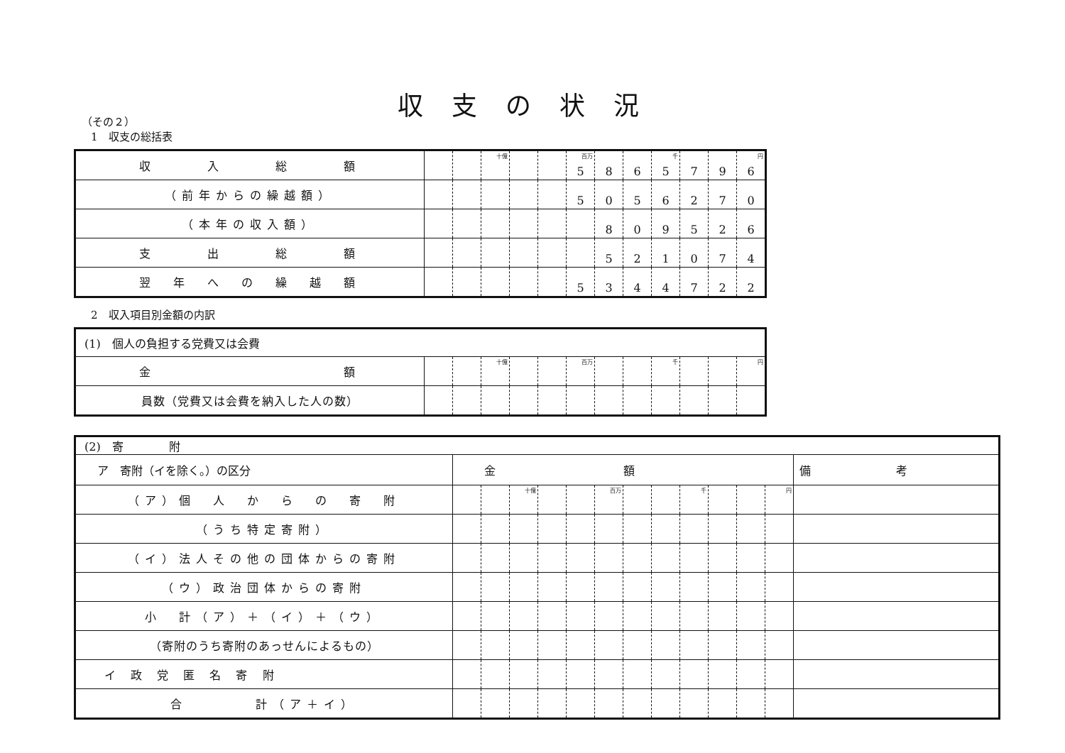収支の状況
（その２）
1　収支の総括表
| 収 入 総 額 | | | 十億 | | | 百万 5 | 8 | 6 | 千 5 | 7 | 9 | 円 6 |
| （前年からの繰越額） | | | | | | 5 | 0 | 5 | 6 | 2 | 7 | 0 |
| （本年の収入額） | | | | | | | 8 | 0 | 9 | 5 | 2 | 6 |
| 支 出 総 額 | | | | | | | 5 | 2 | 1 | 0 | 7 | 4 |
| 翌 年 へ の 繰 越 額 | | | | | | 5 | 3 | 4 | 4 | 7 | 2 | 2 |
2　収入項目別金額の内訳
| (1) 個人の負担する党費又は会費 | | | | | | | | | | | | |
| 金 額 | | | 十億 | | | 百万 | | | 千 | | | 円 |
| 員数（党費又は会費を納入した人の数） | | | | | | | | | | | | |
| (2) 寄 附 | | | | | | | | | | | | | |
| ア 寄附（イを除く。）の区分 | 金額 | | | | | | | | | | | | 備考 |
| （ア）個 人 か ら の 寄 附 | | | 十億 | | | 百万 | | | 千 | | | 円 | |
| （うち特定寄附） | | | | | | | | | | | | | |
| （イ）法人その他の団体からの寄附 | | | | | | | | | | | | | |
| （ウ）政治団体からの寄附 | | | | | | | | | | | | | |
| 小 計（ア）＋（イ）＋（ウ） | | | | | | | | | | | | | |
| （寄附のうち寄附のあっせんによるもの） | | | | | | | | | | | | | |
| イ 政 党 匿 名 寄 附 | | | | | | | | | | | | | |
| 合 計（ア＋イ） | | | | | | | | | | | | | |